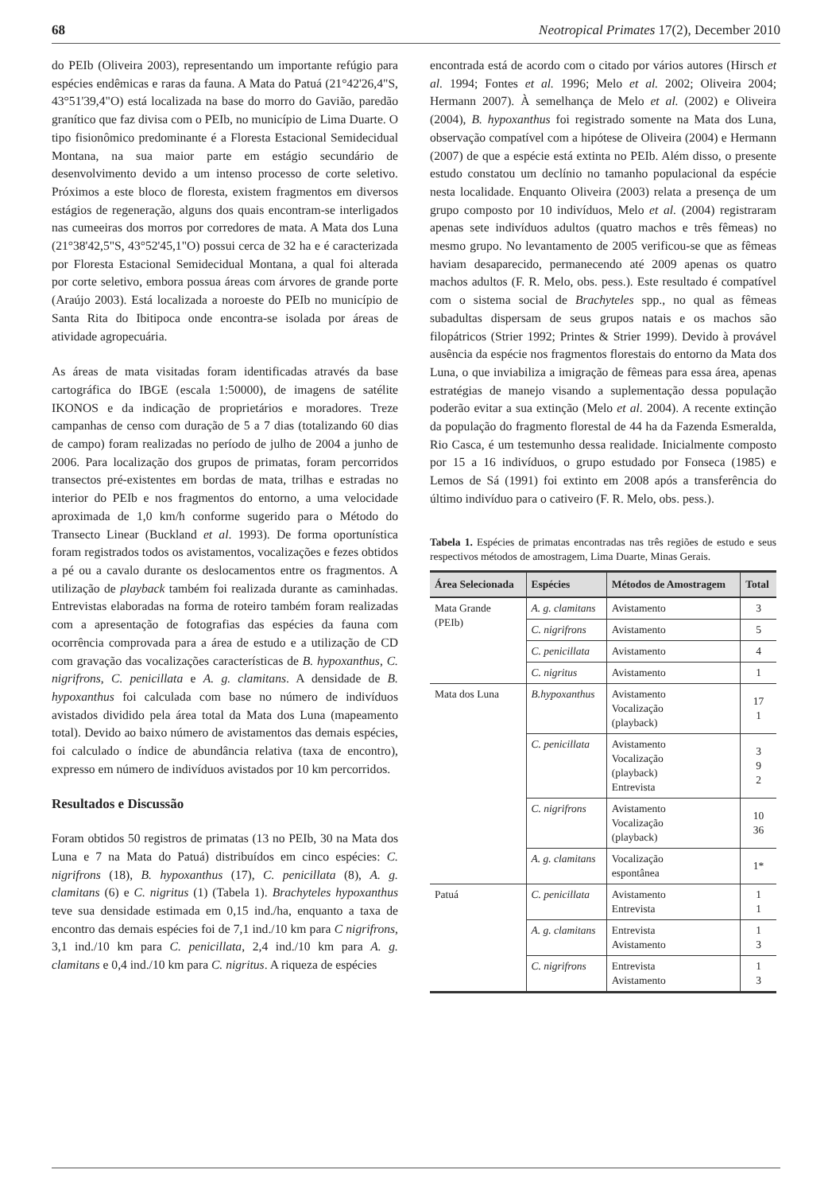68 Neotropical Primates 17(2), December 2010
do PEIb (Oliveira 2003), representando um importante refúgio para espécies endêmicas e raras da fauna. A Mata do Patuá (21°42'26,4"S, 43°51'39,4"O) está localizada na base do morro do Gavião, paredão granítico que faz divisa com o PEIb, no município de Lima Duarte. O tipo fisionômico predominante é a Floresta Estacional Semidecidual Montana, na sua maior parte em estágio secundário de desenvolvimento devido a um intenso processo de corte seletivo. Próximos a este bloco de floresta, existem fragmentos em diversos estágios de regeneração, alguns dos quais encontram-se interligados nas cumeeiras dos morros por corredores de mata. A Mata dos Luna (21°38'42,5"S, 43°52'45,1"O) possui cerca de 32 ha e é caracterizada por Floresta Estacional Semidecidual Montana, a qual foi alterada por corte seletivo, embora possua áreas com árvores de grande porte (Araújo 2003). Está localizada a noroeste do PEIb no município de Santa Rita do Ibitipoca onde encontra-se isolada por áreas de atividade agropecuária.
As áreas de mata visitadas foram identificadas através da base cartográfica do IBGE (escala 1:50000), de imagens de satélite IKONOS e da indicação de proprietários e moradores. Treze campanhas de censo com duração de 5 a 7 dias (totalizando 60 dias de campo) foram realizadas no período de julho de 2004 a junho de 2006. Para localização dos grupos de primatas, foram percorridos transectos pré-existentes em bordas de mata, trilhas e estradas no interior do PEIb e nos fragmentos do entorno, a uma velocidade aproximada de 1,0 km/h conforme sugerido para o Método do Transecto Linear (Buckland et al. 1993). De forma oportunística foram registrados todos os avistamentos, vocalizações e fezes obtidos a pé ou a cavalo durante os deslocamentos entre os fragmentos. A utilização de playback também foi realizada durante as caminhadas. Entrevistas elaboradas na forma de roteiro também foram realizadas com a apresentação de fotografias das espécies da fauna com ocorrência comprovada para a área de estudo e a utilização de CD com gravação das vocalizações características de B. hypoxanthus, C. nigrifrons, C. penicillata e A. g. clamitans. A densidade de B. hypoxanthus foi calculada com base no número de indivíduos avistados dividido pela área total da Mata dos Luna (mapeamento total). Devido ao baixo número de avistamentos das demais espécies, foi calculado o índice de abundância relativa (taxa de encontro), expresso em número de indivíduos avistados por 10 km percorridos.
Resultados e Discussão
Foram obtidos 50 registros de primatas (13 no PEIb, 30 na Mata dos Luna e 7 na Mata do Patuá) distribuídos em cinco espécies: C. nigrifrons (18), B. hypoxanthus (17), C. penicillata (8), A. g. clamitans (6) e C. nigritus (1) (Tabela 1). Brachyteles hypoxanthus teve sua densidade estimada em 0,15 ind./ha, enquanto a taxa de encontro das demais espécies foi de 7,1 ind./10 km para C nigrifrons, 3,1 ind./10 km para C. penicillata, 2,4 ind./10 km para A. g. clamitans e 0,4 ind./10 km para C. nigritus. A riqueza de espécies
encontrada está de acordo com o citado por vários autores (Hirsch et al. 1994; Fontes et al. 1996; Melo et al. 2002; Oliveira 2004; Hermann 2007). À semelhança de Melo et al. (2002) e Oliveira (2004), B. hypoxanthus foi registrado somente na Mata dos Luna, observação compatível com a hipótese de Oliveira (2004) e Hermann (2007) de que a espécie está extinta no PEIb. Além disso, o presente estudo constatou um declínio no tamanho populacional da espécie nesta localidade. Enquanto Oliveira (2003) relata a presença de um grupo composto por 10 indivíduos, Melo et al. (2004) registraram apenas sete indivíduos adultos (quatro machos e três fêmeas) no mesmo grupo. No levantamento de 2005 verificou-se que as fêmeas haviam desaparecido, permanecendo até 2009 apenas os quatro machos adultos (F. R. Melo, obs. pess.). Este resultado é compatível com o sistema social de Brachyteles spp., no qual as fêmeas subadultas dispersam de seus grupos natais e os machos são filopátricos (Strier 1992; Printes & Strier 1999). Devido à provável ausência da espécie nos fragmentos florestais do entorno da Mata dos Luna, o que inviabiliza a imigração de fêmeas para essa área, apenas estratégias de manejo visando a suplementação dessa população poderão evitar a sua extinção (Melo et al. 2004). A recente extinção da população do fragmento florestal de 44 ha da Fazenda Esmeralda, Rio Casca, é um testemunho dessa realidade. Inicialmente composto por 15 a 16 indivíduos, o grupo estudado por Fonseca (1985) e Lemos de Sá (1991) foi extinto em 2008 após a transferência do último indivíduo para o cativeiro (F. R. Melo, obs. pess.).
Tabela 1. Espécies de primatas encontradas nas três regiões de estudo e seus respectivos métodos de amostragem, Lima Duarte, Minas Gerais.
| Área Selecionada | Espécies | Métodos de Amostragem | Total |
| --- | --- | --- | --- |
| Mata Grande (PEIb) | A. g. clamitans | Avistamento | 3 |
| | C. nigrifrons | Avistamento | 5 |
| | C. penicillata | Avistamento | 4 |
| | C. nigritus | Avistamento | 1 |
| Mata dos Luna | B.hypoxanthus | Avistamento Vocalização (playback) | 17 1 |
| | C. penicillata | Avistamento Vocalização (playback) Entrevista | 3 9 2 |
| | C. nigrifrons | Avistamento Vocalização (playback) | 10 36 |
| | A. g. clamitans | Vocalização espontânea | 1* |
| Patuá | C. penicillata | Avistamento Entrevista | 1 1 |
| | A. g. clamitans | Entrevista Avistamento | 1 3 |
| | C. nigrifrons | Entrevista Avistamento | 1 3 |